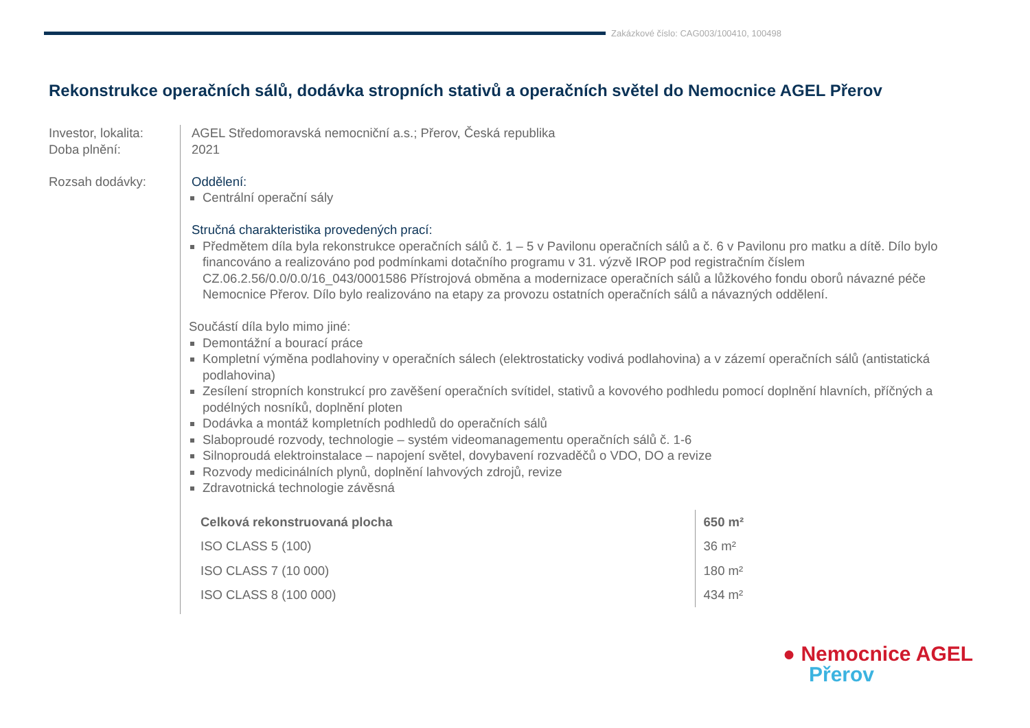Zakázkové číslo: CAG003/100410, 100498
Rekonstrukce operačních sálů, dodávka stropních stativů a operačních světel do Nemocnice AGEL Přerov
Investor, lokalita:
Doba plnění:
Rozsah dodávky:
AGEL Středomoravská nemocniční a.s.; Přerov, Česká republika
2021
Oddělení:
Centrální operační sály
Stručná charakteristika provedených prací:
Předmětem díla byla rekonstrukce operačních sálů č. 1 – 5 v Pavilonu operačních sálů a č. 6 v Pavilonu pro matku a dítě. Dílo bylo financováno a realizováno pod podmínkami dotačního programu v 31. výzvě IROP pod registračním číslem CZ.06.2.56/0.0/0.0/16_043/0001586 Přístrojová obměna a modernizace operačních sálů a lůžkového fondu oborů návazné péče Nemocnice Přerov. Dílo bylo realizováno na etapy za provozu ostatních operačních sálů a návazných oddělení.
Součástí díla bylo mimo jiné:
Demontážní a bourací práce
Kompletní výměna podlahoviny v operačních sálech (elektrostaticky vodivá podlahovina) a v zázemí operačních sálů (antistatická podlahovina)
Zesílení stropních konstrukcí pro zavěšení operačních svítidel, stativů a kovového podhledu pomocí doplnění hlavních, příčných a podélných nosníků, doplnění ploten
Dodávka a montáž kompletních podhledů do operačních sálů
Slaboproudé rozvody, technologie – systém videomanagementu operačních sálů č. 1-6
Silnoproudá elektroinstalace – napojení světel, dovybavení rozvaděčů o VDO, DO a revize
Rozvody medicinálních plynů, doplnění lahvových zdrojů, revize
Zdravotnická technologie závěsná
| Celková rekonstruovaná plocha | 650 m² |
| ISO CLASS 5 (100) | 36 m² |
| ISO CLASS 7 (10 000) | 180 m² |
| ISO CLASS 8 (100 000) | 434 m² |
● Nemocnice AGEL
Přerov